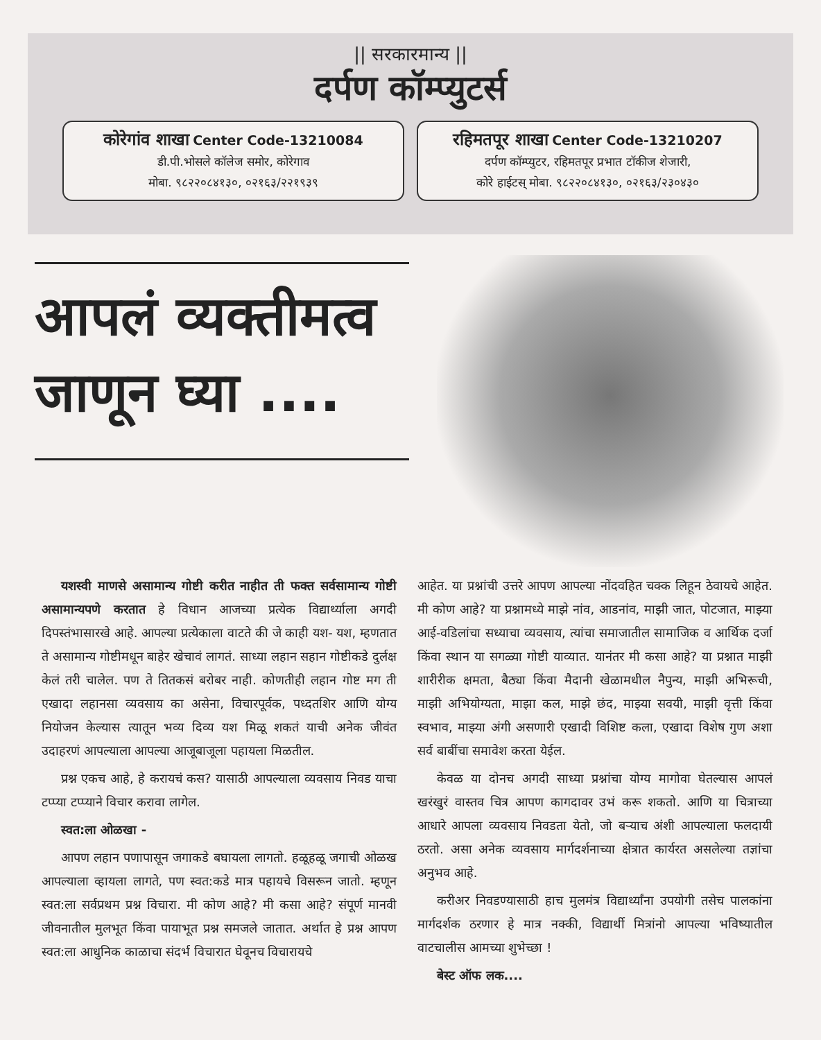|| सरकारमान्य ||
दर्पण कॉम्प्युटर्स
कोरेगांव शाखा Center Code-13210084
डी.पी.भोसले कॉलेज समोर, कोरेगाव
मोबा. ९८२२०८४१३०, ०२१६३/२२१९३९
रहिमतपूर शाखा Center Code-13210207
दर्पण कॉम्प्युटर, रहिमतपूर प्रभात टॉकीज शेजारी,
कोरे हाईटस् मोबा. ९८२२०८४१३०, ०२१६३/२३०४३०
आपलं व्यक्तीमत्व
जाणून घ्या ....
यशस्वी माणसे असामान्य गोष्टी करीत नाहीत ती फक्त सर्वसामान्य गोष्टी असामान्यपणे करतात हे विधान आजच्या प्रत्येक विद्यार्थ्याला अगदी दिपस्तंभासारखे आहे. आपल्या प्रत्येकाला वाटते की जे काही यश- यश, म्हणतात ते असामान्य गोष्टीमधून बाहेर खेचावं लागतं. साध्या लहान सहान गोष्टीकडे दुर्लक्ष केलं तरी चालेल. पण ते तितकसं बरोबर नाही. कोणतीही लहान गोष्ट मग ती एखादा लहानसा व्यवसाय का असेना, विचारपूर्वक, पध्दतशिर आणि योग्य नियोजन केल्यास त्यातून भव्य दिव्य यश मिळू शकतं याची अनेक जीवंत उदाहरणं आपल्याला आपल्या आजूबाजूला पहायला मिळतील.
प्रश्न एकच आहे, हे करायचं कस? यासाठी आपल्याला व्यवसाय निवड याचा टप्प्या टप्प्याने विचार करावा लागेल.
स्वत:ला ओळखा -
आपण लहान पणापासून जगाकडे बघायला लागतो. हळूहळू जगाची ओळख आपल्याला व्हायला लागते, पण स्वत:कडे मात्र पहायचे विसरून जातो. म्हणून स्वत:ला सर्वप्रथम प्रश्न विचारा. मी कोण आहे? मी कसा आहे? संपूर्ण मानवी जीवनातील मुलभूत किंवा पायाभूत प्रश्न समजले जातात. अर्थात हे प्रश्न आपण स्वत:ला आधुनिक काळाचा संदर्भ विचारात घेवूनच विचारायचे
आहेत. या प्रश्नांची उत्तरे आपण आपल्या नोंदवहित चक्क लिहून ठेवायचे आहेत. मी कोण आहे? या प्रश्नामध्ये माझे नांव, आडनांव, माझी जात, पोटजात, माझ्या आई-वडिलांचा सध्याचा व्यवसाय, त्यांचा समाजातील सामाजिक व आर्थिक दर्जा किंवा स्थान या सगळ्या गोष्टी याव्यात. यानंतर मी कसा आहे? या प्रश्नात माझी शारीरीक क्षमता, बैठ्या किंवा मैदानी खेळामधील नैपुन्य, माझी अभिरूची, माझी अभियोग्यता, माझा कल, माझे छंद, माझ्या सवयी, माझी वृत्ती किंवा स्वभाव, माझ्या अंगी असणारी एखादी विशिष्ट कला, एखादा विशेष गुण अशा सर्व बाबींचा समावेश करता येईल.
केवळ या दोनच अगदी साध्या प्रश्नांचा योग्य मागोवा घेतल्यास आपलं खरंखुरं वास्तव चित्र आपण कागदावर उभं करू शकतो. आणि या चित्राच्या आधारे आपला व्यवसाय निवडता येतो, जो बऱ्याच अंशी आपल्याला फलदायी ठरतो. असा अनेक व्यवसाय मार्गदर्शनाच्या क्षेत्रात कार्यरत असलेल्या तज्ञांचा अनुभव आहे.
करीअर निवडण्यासाठी हाच मुलमंत्र विद्यार्थ्यांना उपयोगी तसेच पालकांना मार्गदर्शक ठरणार हे मात्र नक्की, विद्यार्थी मित्रांनो आपल्या भविष्यातील वाटचालीस आमच्या शुभेच्छा !
बेस्ट ऑफ लक....